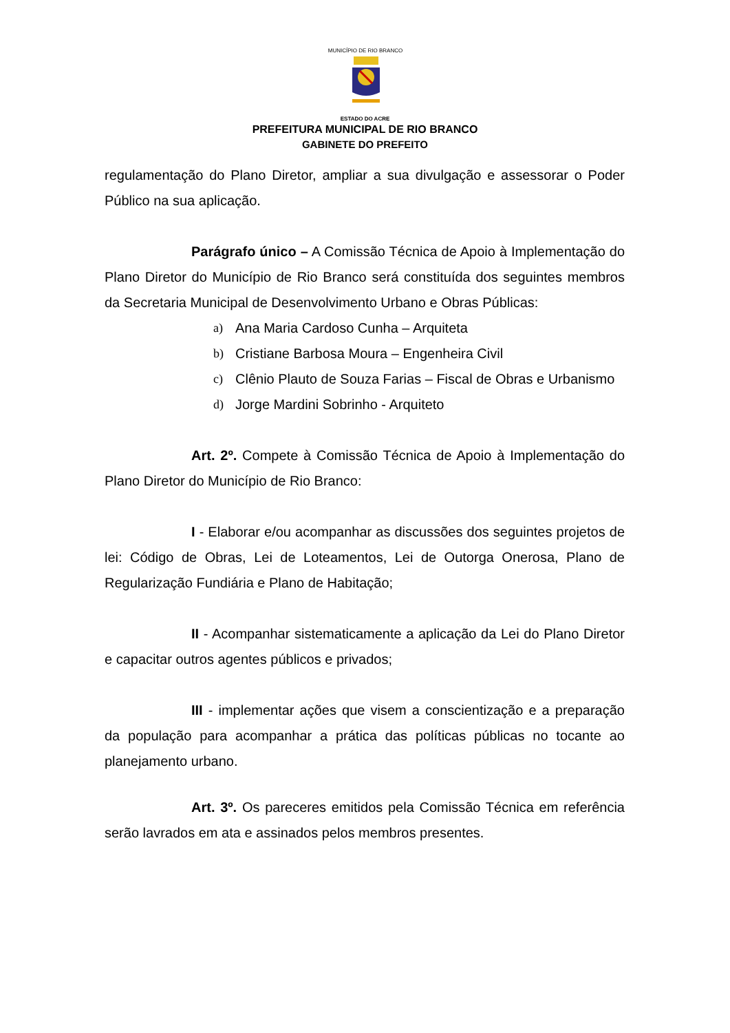MUNICÍPIO DE RIO BRANCO
ESTADO DO ACRE
PREFEITURA MUNICIPAL DE RIO BRANCO
GABINETE DO PREFEITO
regulamentação do Plano Diretor, ampliar a sua divulgação e assessorar o Poder Público na sua aplicação.
Parágrafo único – A Comissão Técnica de Apoio à Implementação do Plano Diretor do Município de Rio Branco será constituída dos seguintes membros da Secretaria Municipal de Desenvolvimento Urbano e Obras Públicas:
a) Ana Maria Cardoso Cunha – Arquiteta
b) Cristiane Barbosa Moura – Engenheira Civil
c) Clênio Plauto de Souza Farias – Fiscal de Obras e Urbanismo
d) Jorge Mardini Sobrinho - Arquiteto
Art. 2º. Compete à Comissão Técnica de Apoio à Implementação do Plano Diretor do Município de Rio Branco:
I - Elaborar e/ou acompanhar as discussões dos seguintes projetos de lei: Código de Obras, Lei de Loteamentos, Lei de Outorga Onerosa, Plano de Regularização Fundiária e Plano de Habitação;
II - Acompanhar sistematicamente a aplicação da Lei do Plano Diretor e capacitar outros agentes públicos e privados;
III - implementar ações que visem a conscientização e a preparação da população para acompanhar a prática das políticas públicas no tocante ao planejamento urbano.
Art. 3º. Os pareceres emitidos pela Comissão Técnica em referência serão lavrados em ata e assinados pelos membros presentes.